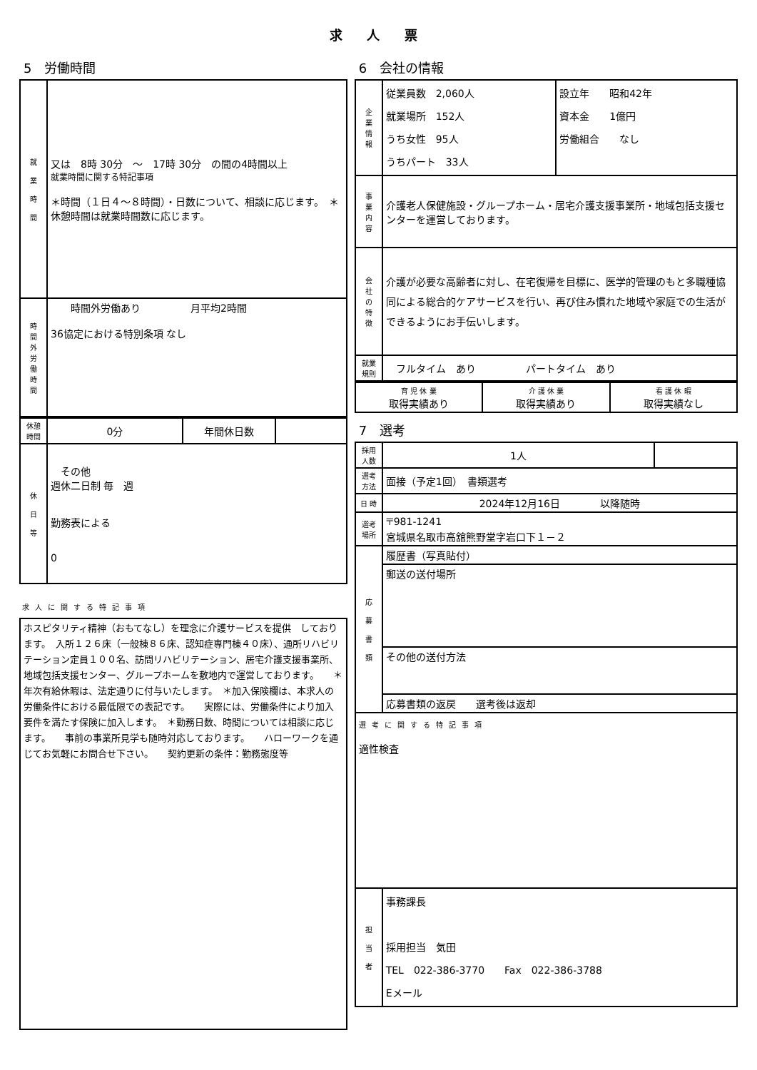求 人 票
5　労働時間
| 就 業 時 間 | 又は 8時 30分 ～ 17時 30分 の間の4時間以上 就業時間に関する特記事項 ＊時間（１日４～８時間）・日数について、相談に応じます。 ＊休憩時間は就業時間数に応じます。 |
| 時 間 外 労 働 時 間 | 時間外労働あり 月平均2時間 36協定における特別条項 なし |
| 休憩 時間 | 0分 | 年間休日数 | |
| 休 日 等 | その他 週休二日制 毎 週 勤務表による 0 | | |
求人に関する特記事項
| ホスピタリティ精神（おもてなし）を理念に介護サービスを提供 しております。 入所１２６床（一般棟８６床、認知症専門棟４０床）、通所リハビリテーション定員１００名、訪問リハビリテーション、居宅介護支援事業所、地域包括支援センター、グループホームを敷地内で運営しております。 ＊年次有給休暇は、法定通りに付与いたします。 ＊加入保険欄は、本求人の労働条件における最低限での表記です。 実際には、労働条件により加入要件を満たす保険に加入します。 ＊勤務日数、時間については相談に応じます。 事前の事業所見学も随時対応しております。 ハローワークを通じてお気軽にお問合せ下さい。 契約更新の条件：勤務態度等 |
6　会社の情報
| 企 業 情 報 | 従業員数 2,060人 就業場所 152人 うち女性 95人 うちパート 33人 | 設立年 昭和42年 資本金 1億円 労働組合 なし |
| 事 業 内 容 | 介護老人保健施設・グループホーム・居宅介護支援事業所・地域包括支援センターを運営しております。 | |
| 会 社 の 特 徴 | 介護が必要な高齢者に対し、在宅復帰を目標に、医学的管理のもと多職種協同による総合的ケアサービスを行い、再び住み慣れた地域や家庭での生活ができるようにお手伝いします。 | |
| 就業 規則 | フルタイム あり パートタイム あり | |
| 育 児 休 業 取得実績あり | 介 護 休 業 取得実績あり | 看 護 休 暇 取得実績なし |
7　選考
| 採用 人数 | 1人 | |
| 選考 方法 | 面接（予定1回） 書類選考 | |
| 日 時 | 2024年12月16日 以降随時 | |
| 選考 場所 | 〒981-1241 宮城県名取市高舘熊野堂字岩口下１－２ | |
| 応 募 書 類 | 履歴書（写真貼付） | |
| | 郵送の送付場所 | |
| | その他の送付方法 | |
| | 応募書類の返戻 選考後は返却 | |
| 選考に関する特記事項 適性検査 | | |
| 担 当 者 | 事務課長 採用担当 気田 TEL 022-386-3770 Fax 022-386-3788 Eメール | |